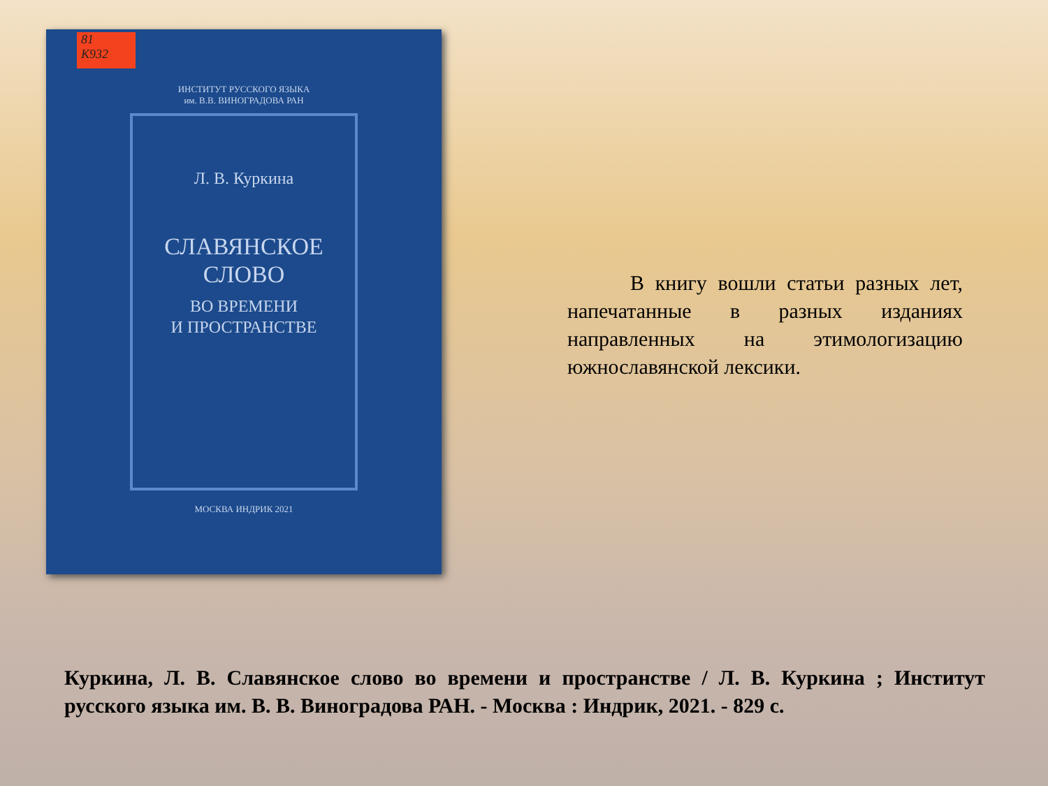81
К932
ИНСТИТУТ РУССКОГО ЯЗЫКА
им. В.В. ВИНОГРАДОВА РАН
Л. В. Куркина
СЛАВЯНСКОЕ
СЛОВО
ВО ВРЕМЕНИ
И ПРОСТРАНСТВЕ
МОСКВА ИНДРИК 2021
   В книгу вошли статьи разных лет, напечатанные в разных изданиях направленных на этимологизацию южнославянской лексики.
Куркина, Л. В. Славянское слово во времени и пространстве / Л. В. Куркина ; Институт русского языка им. В. В. Виноградова РАН. - Москва : Индрик, 2021. - 829 с.